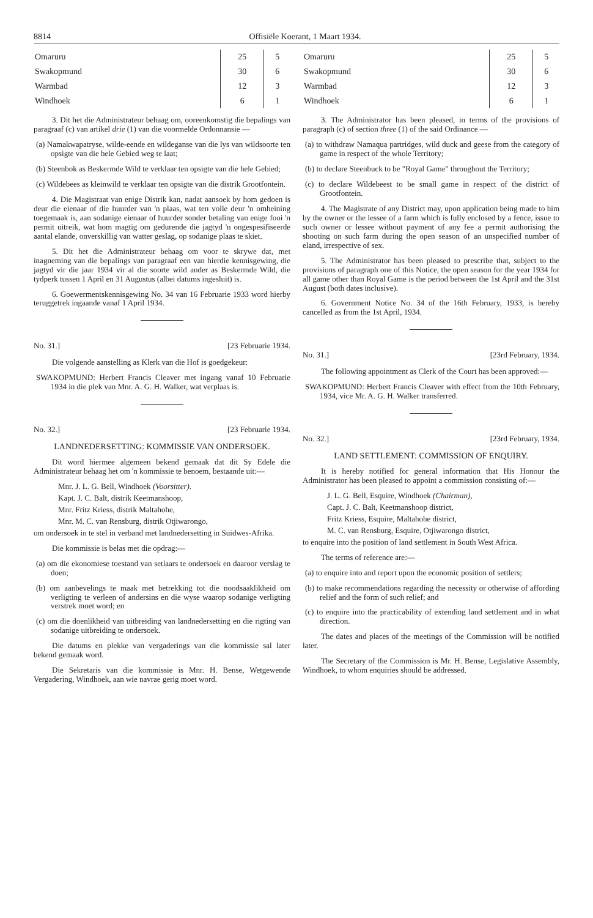8814 Offisiële Koerant, 1 Maart 1934.
| Omaruru | 25 | 5 |
| Swakopmund | 30 | 6 |
| Warmbad | 12 | 3 |
| Windhoek | 6 | 1 |
3. Dit het die Administrateur behaag om, ooreenkomstig die bepalings van paragraaf (c) van artikel drie (1) van die voormelde Ordonnansie —
(a) Namakwapatryse, wilde-eende en wildeganse van die lys van wildsoorte ten opsigte van die hele Gebied weg te laat;
(b) Steenbok as Beskermde Wild te verklaar ten opsigte van die hele Gebied;
(c) Wildebees as kleinwild te verklaar ten opsigte van die distrik Grootfontein.
4. Die Magistraat van enige Distrik kan, nadat aansoek by hom gedoen is deur die eienaar of die huurder van 'n plaas, wat ten volle deur 'n omheining toegemaak is, aan sodanige eienaar of huurder sonder betaling van enige fooi 'n permit uitreik, wat hom magtig om gedurende die jagtyd 'n ongespesifiseerde aantal elande, onverskillig van watter geslag, op sodanige plaas te skiet.
5. Dit het die Administrateur behaag om voor te skrywe dat, met inagneming van die bepalings van paragraaf een van hierdie kennisgewing, die jagtyd vir die jaar 1934 vir al die soorte wild ander as Beskermde Wild, die tydperk tussen 1 April en 31 Augustus (albei datums ingesluit) is.
6. Goewermentskennisgewing No. 34 van 16 Februarie 1933 word hierby teruggetrek ingaande vanaf 1 April 1934.
No. 31.] [23 Februarie 1934.
Die volgende aanstelling as Klerk van die Hof is goedgekeur:
SWAKOPMUND: Herbert Francis Cleaver met ingang vanaf 10 Februarie 1934 in die plek van Mnr. A. G. H. Walker, wat verplaas is.
No. 32.] [23 Februarie 1934.
LANDNEDERSETTING: KOMMISSIE VAN ONDERSOEK.
Dit word hiermee algemeen bekend gemaak dat dit Sy Edele die Administrateur behaag het om 'n kommissie te benoem, bestaande uit:—
Mnr. J. L. G. Bell, Windhoek (Voorsitter).
Kapt. J. C. Balt, distrik Keetmanshoop,
Mnr. Fritz Kriess, distrik Maltahohe,
Mnr. M. C. van Rensburg, distrik Otjiwarongo,
om ondersoek in te stel in verband met landnedersetting in Suidwes-Afrika.
Die kommissie is belas met die opdrag:—
(a) om die ekonomiese toestand van setlaars te ondersoek en daaroor verslag te doen;
(b) om aanbevelings te maak met betrekking tot die noodsaaklikheid om verligting te verleen of andersins en die wyse waarop sodanige verligting verstrek moet word; en
(c) om die doenlikheid van uitbreiding van landnedersetting en die rigting van sodanige uitbreiding te ondersoek.
Die datums en plekke van vergaderings van die kommissie sal later bekend gemaak word.
Die Sekretaris van die kommissie is Mnr. H. Bense, Wetgewende Vergadering, Windhoek, aan wie navrae gerig moet word.
| Omaruru | 25 | 5 |
| Swakopmund | 30 | 6 |
| Warmbad | 12 | 3 |
| Windhoek | 6 | 1 |
3. The Administrator has been pleased, in terms of the provisions of paragraph (c) of section three (1) of the said Ordinance —
(a) to withdraw Namaqua partridges, wild duck and geese from the category of game in respect of the whole Territory;
(b) to declare Steenbuck to be "Royal Game" throughout the Territory;
(c) to declare Wildebeest to be small game in respect of the district of Grootfontein.
4. The Magistrate of any District may, upon application being made to him by the owner or the lessee of a farm which is fully enclosed by a fence, issue to such owner or lessee without payment of any fee a permit authorising the shooting on such farm during the open season of an unspecified number of eland, irrespective of sex.
5. The Administrator has been pleased to prescribe that, subject to the provisions of paragraph one of this Notice, the open season for the year 1934 for all game other than Royal Game is the period between the 1st April and the 31st August (both dates inclusive).
6. Government Notice No. 34 of the 16th February, 1933, is hereby cancelled as from the 1st April, 1934.
No. 31.] [23rd February, 1934.
The following appointment as Clerk of the Court has been approved:—
SWAKOPMUND: Herbert Francis Cleaver with effect from the 10th February, 1934, vice Mr. A. G. H. Walker transferred.
No. 32.] [23rd February, 1934.
LAND SETTLEMENT: COMMISSION OF ENQUIRY.
It is hereby notified for general information that His Honour the Administrator has been pleased to appoint a commission consisting of:—
J. L. G. Bell, Esquire, Windhoek (Chairman),
Capt. J. C. Balt, Keetmanshoop district,
Fritz Kriess, Esquire, Maltahohe district,
M. C. van Rensburg, Esquire, Otjiwarongo district,
to enquire into the position of land settlement in South West Africa.
The terms of reference are:—
(a) to enquire into and report upon the economic position of settlers;
(b) to make recommendations regarding the necessity or otherwise of affording relief and the form of such relief; and
(c) to enquire into the practicability of extending land settlement and in what direction.
The dates and places of the meetings of the Commission will be notified later.
The Secretary of the Commission is Mr. H. Bense, Legislative Assembly, Windhoek, to whom enquiries should be addressed.